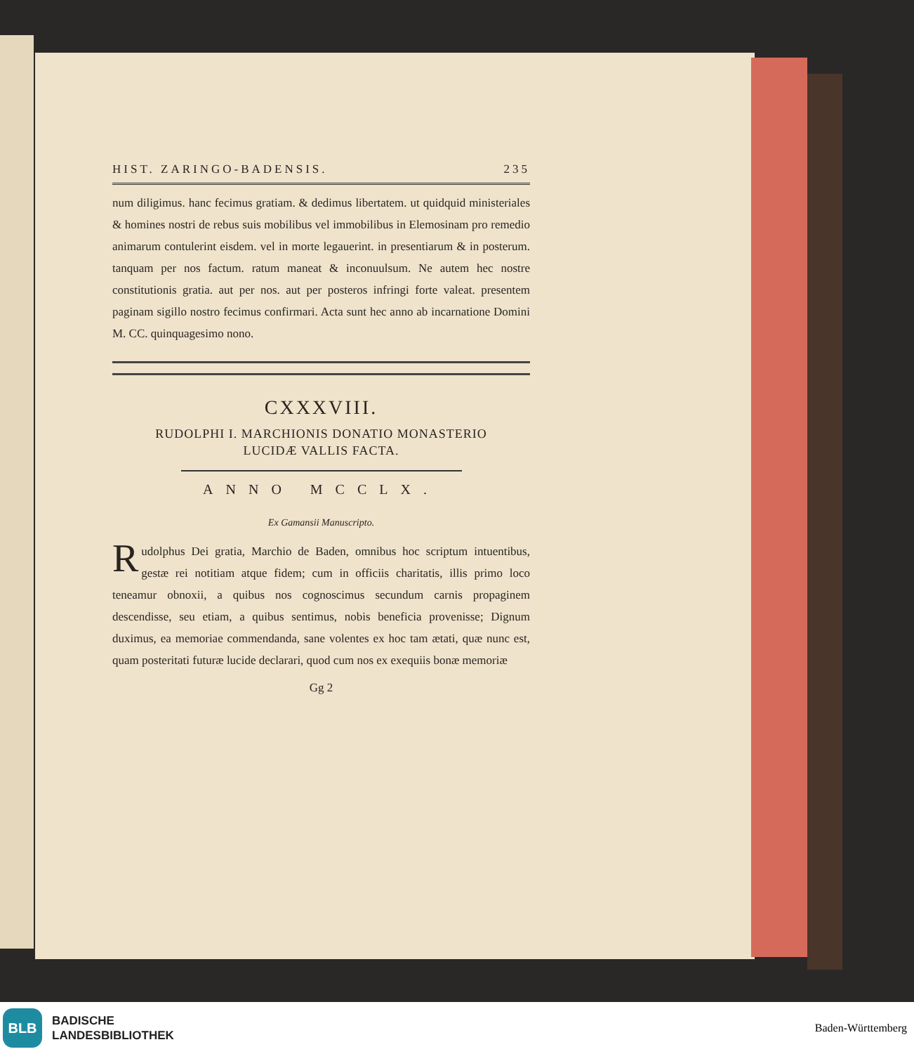HIST. ZARINGO-BADENSIS. 235
num diligimus. hanc fecimus gratiam. & dedimus libertatem. ut quidquid ministeriales & homines nostri de rebus suis mobilibus vel immobilibus in Elemosinam pro remedio animarum contulerint eisdem. vel in morte legauerint. in presentiarum & in posterum. tanquam per nos factum. ratum maneat & inconuulsum. Ne autem hec nostre constitutionis gratia. aut per nos. aut per posteros infringi forte valeat. presentem paginam sigillo nostro fecimus confirmari. Acta sunt hec anno ab incarnatione Domini M. CC. quinquagesimo nono.
CXXXVIII.
RUDOLPHI I. MARCHIONIS DONATIO MONASTERIO
LUCIDÆ VALLIS FACTA.
ANNO MCCLX.
Ex Gamansii Manuscripto.
Rudolphus Dei gratia, Marchio de Baden, omnibus hoc scriptum intuentibus, gestæ rei notitiam atque fidem; cum in officiis charitatis, illis primo loco teneamur obnoxii, a quibus nos cognoscimus secundum carnis propaginem descendisse, seu etiam, a quibus sentimus, nobis beneficia provenisse; Dignum duximus, ea memoriae commendanda, sane volentes ex hoc tam ætati, quæ nunc est, quam posteritati futuræ lucide declarari, quod cum nos ex exequiis bonæ memoriæ
Gg 2
BLB
BADISCHE
LANDESBIBLIOTHEK
Baden-Württemberg